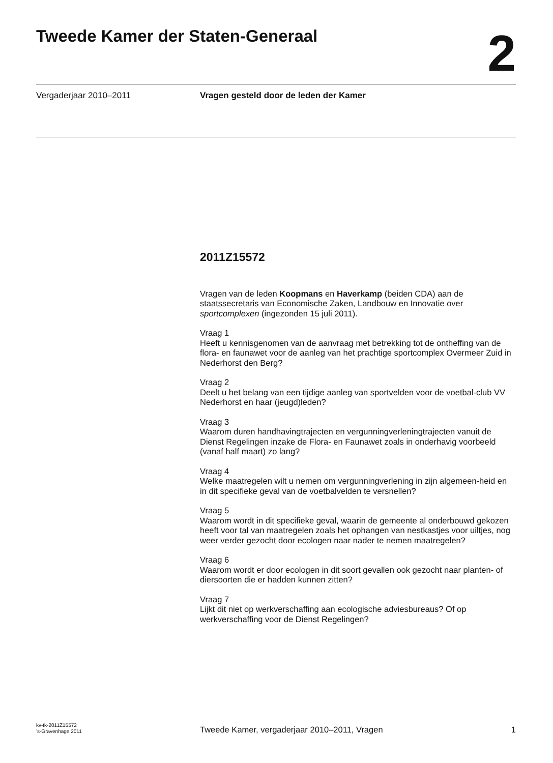Tweede Kamer der Staten-Generaal
2
Vergaderjaar 2010–2011 Vragen gesteld door de leden der Kamer
2011Z15572
Vragen van de leden Koopmans en Haverkamp (beiden CDA) aan de staatssecretaris van Economische Zaken, Landbouw en Innovatie over sportcomplexen (ingezonden 15 juli 2011).
Vraag 1
Heeft u kennisgenomen van de aanvraag met betrekking tot de ontheffing van de flora- en faunawet voor de aanleg van het prachtige sportcomplex Overmeer Zuid in Nederhorst den Berg?
Vraag 2
Deelt u het belang van een tijdige aanleg van sportvelden voor de voetbal-club VV Nederhorst en haar (jeugd)leden?
Vraag 3
Waarom duren handhavingtrajecten en vergunningverleningtrajecten vanuit de Dienst Regelingen inzake de Flora- en Faunawet zoals in onderhavig voorbeeld (vanaf half maart) zo lang?
Vraag 4
Welke maatregelen wilt u nemen om vergunningverlening in zijn algemeen-heid en in dit specifieke geval van de voetbalvelden te versnellen?
Vraag 5
Waarom wordt in dit specifieke geval, waarin de gemeente al onderbouwd gekozen heeft voor tal van maatregelen zoals het ophangen van nestkastjes voor uiltjes, nog weer verder gezocht door ecologen naar nader te nemen maatregelen?
Vraag 6
Waarom wordt er door ecologen in dit soort gevallen ook gezocht naar planten- of diersoorten die er hadden kunnen zitten?
Vraag 7
Lijkt dit niet op werkverschaffing aan ecologische adviesbureaus? Of op werkverschaffing voor de Dienst Regelingen?
kv-tk-2011Z15572
’s-Gravenhage 2011
Tweede Kamer, vergaderjaar 2010–2011, Vragen
1